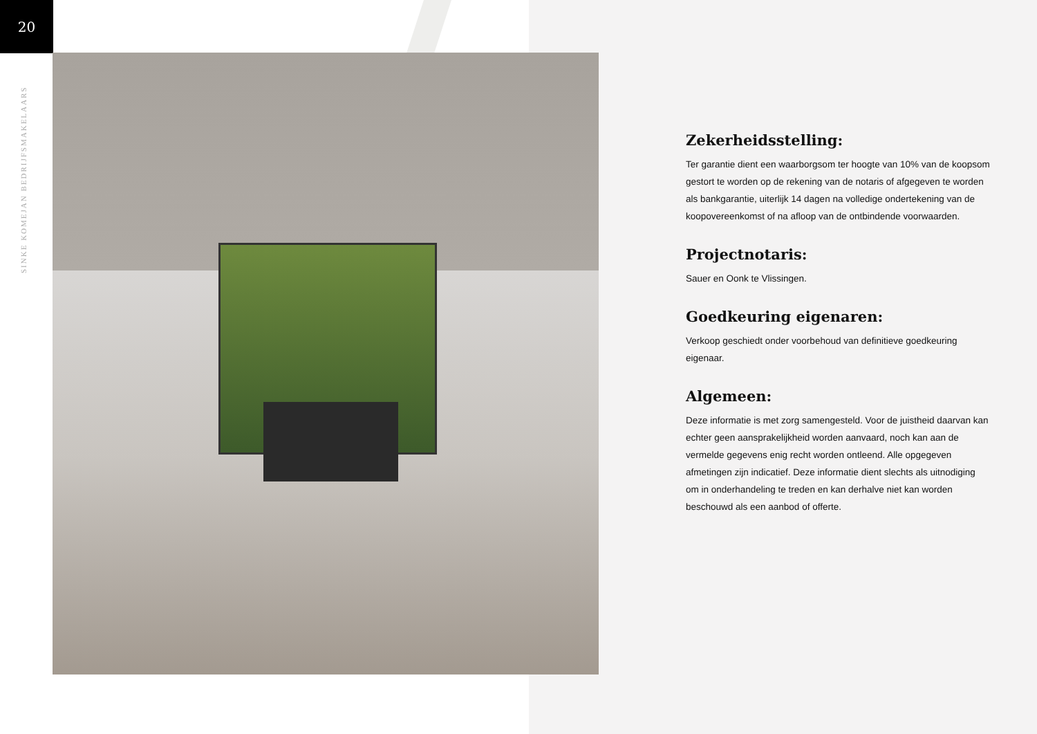20
SINKE KOMEJAN BEDRIJFSMAKELAARS
Zekerheidsstelling:
Ter garantie dient een waarborgsom ter hoogte van 10% van de koopsom gestort te worden op de rekening van de notaris of afgegeven te worden als bankgarantie, uiterlijk 14 dagen na volledige ondertekening van de koopovereenkomst of na afloop van de ontbindende voorwaarden.
Projectnotaris:
Sauer en Oonk te Vlissingen.
Goedkeuring eigenaren:
Verkoop geschiedt onder voorbehoud van definitieve goedkeuring eigenaar.
Algemeen:
Deze informatie is met zorg samengesteld. Voor de juistheid daarvan kan echter geen aansprakelijkheid worden aanvaard, noch kan aan de vermelde gegevens enig recht worden ontleend. Alle opgegeven afmetingen zijn indicatief. Deze informatie dient slechts als uitnodiging om in onderhandeling te treden en kan derhalve niet kan worden beschouwd als een aanbod of offerte.